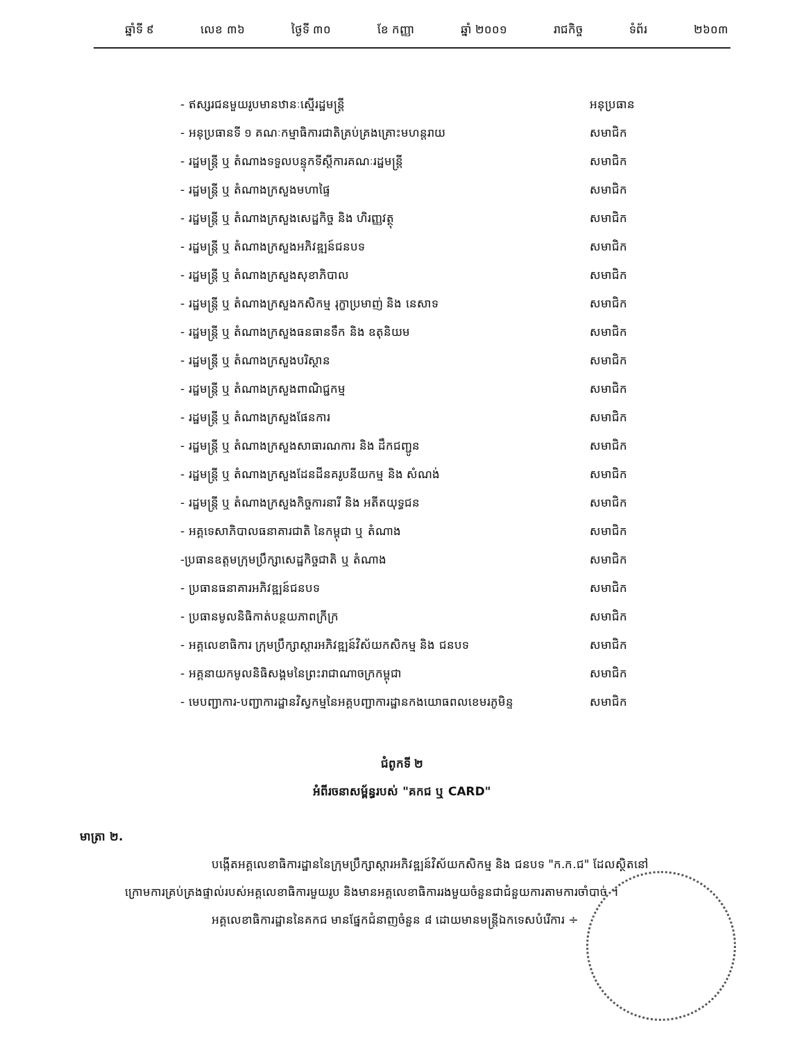ឆ្នាំទី ៩ លេខ ៣៦ ថ្ងៃទី ៣០ ខែ កញ្ញា ឆ្នាំ ២០០១ រាជកិច្ច ទំព័រ ២៦០៣
- ឥស្សរជនមួយរូបមានឋានៈស្មើរដ្ឋមន្ត្រី អនុប្រធាន
- អនុប្រធានទី ១ គណៈកម្មាធិការជាតិគ្រប់គ្រងគ្រោះមហន្តរាយ សមាជិក
- រដ្ឋមន្ត្រី ឬ តំណាងទទួលបន្ទុកទីស្តីការគណៈរដ្ឋមន្ត្រី សមាជិក
- រដ្ឋមន្ត្រី ឬ តំណាងក្រសួងមហាផ្ទៃ សមាជិក
- រដ្ឋមន្ត្រី ឬ តំណាងក្រសួងសេដ្ឋកិច្ច និង ហិរញ្ញវត្ថុ សមាជិក
- រដ្ឋមន្ត្រី ឬ តំណាងក្រសួងអភិវឌ្ឍន៍ជនបទ សមាជិក
- រដ្ឋមន្ត្រី ឬ តំណាងក្រសួងសុខាភិបាល សមាជិក
- រដ្ឋមន្ត្រី ឬ តំណាងក្រសួងកសិកម្ម រុក្ខាប្រមាញ់ និង នេសាទ សមាជិក
- រដ្ឋមន្ត្រី ឬ តំណាងក្រសួងធនធានទឹក និង ឧតុនិយម សមាជិក
- រដ្ឋមន្ត្រី ឬ តំណាងក្រសួងបរិស្ថាន សមាជិក
- រដ្ឋមន្ត្រី ឬ តំណាងក្រសួងពាណិជ្ជកម្ម សមាជិក
- រដ្ឋមន្ត្រី ឬ តំណាងក្រសួងផែនការ សមាជិក
- រដ្ឋមន្ត្រី ឬ តំណាងក្រសួងសាធារណការ និង ដឹកជញ្ជូន សមាជិក
- រដ្ឋមន្ត្រី ឬ តំណាងក្រសួងដែនដីនគរូបនីយកម្ម និង សំណង់ សមាជិក
- រដ្ឋមន្ត្រី ឬ តំណាងក្រសួងកិច្ចការនារី និង អតីតយុទ្ធជន សមាជិក
- អគ្គទេសាភិបាលធនាគារជាតិ នៃកម្ពុជា ឬ តំណាង សមាជិក
-ប្រធានឧត្តមក្រុមប្រឹក្សាសេដ្ឋកិច្ចជាតិ ឬ តំណាង សមាជិក
- ប្រធានធនាគារអភិវឌ្ឍន៍ជនបទ សមាជិក
- ប្រធានមូលនិធិកាត់បន្ថយភាពក្រីក្រ សមាជិក
- អគ្គលេខាធិការ ក្រុមប្រឹក្សាស្តារអភិវឌ្ឍន៍វិស័យកសិកម្ម និង ជនបទ សមាជិក
- អគ្គនាយកមូលនិធិសង្គមនៃព្រះរាជាណាចក្រកម្ពុជា សមាជិក
- មេបញ្ជាការ-បញ្ជាការដ្ឋានវិស្វកម្មនៃអគ្គបញ្ជាការដ្ឋានកងយោធពលខេមរភូមិន្ទ សមាជិក
ជំពូកទី ២
អំពីរចនាសម្ព័ន្ធរបស់ "គកជ ឬ CARD"
មាត្រា ២.
បង្កើតអគ្គលេខាធិការដ្ឋាននៃក្រុមប្រឹក្សាស្តារអភិវឌ្ឍន៍វិស័យកសិកម្ម និង ជនបទ "ក.ក.ជ" ដែលស្ថិតនៅក្រោមការគ្រប់គ្រងផ្ទាល់របស់អគ្គលេខាធិការមួយរូប និងមានអគ្គលេខាធិការរងមួយចំនួនជាជំនួយការតាមការចាំបាច់ ។
អគ្គលេខាធិការដ្ឋាននៃគកជ មានផ្នែកជំនាញចំនួន ៨ ដោយមានមន្ត្រីឯកទេសបំរើការ ÷